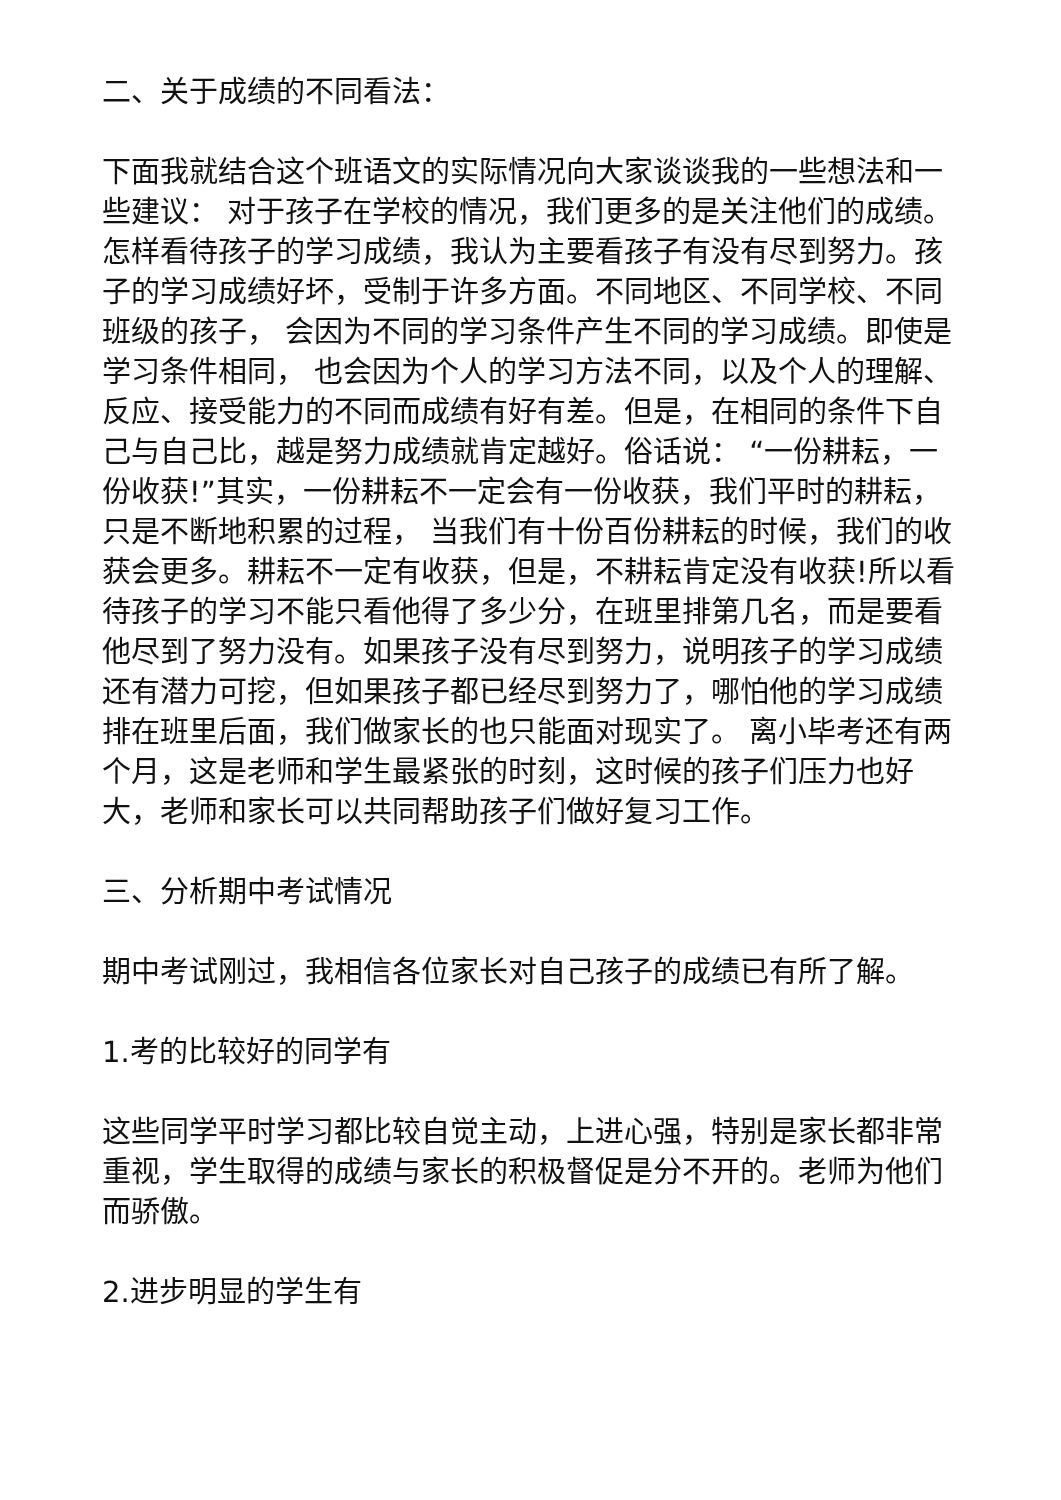二、关于成绩的不同看法：
下面我就结合这个班语文的实际情况向大家谈谈我的一些想法和一些建议： 对于孩子在学校的情况，我们更多的是关注他们的成绩。怎样看待孩子的学习成绩，我认为主要看孩子有没有尽到努力。孩子的学习成绩好坏，受制于许多方面。不同地区、不同学校、不同班级的孩子， 会因为不同的学习条件产生不同的学习成绩。即使是学习条件相同， 也会因为个人的学习方法不同，以及个人的理解、反应、接受能力的不同而成绩有好有差。但是，在相同的条件下自己与自己比，越是努力成绩就肯定越好。俗话说： “一份耕耘，一份收获!”其实，一份耕耘不一定会有一份收获，我们平时的耕耘，只是不断地积累的过程， 当我们有十份百份耕耘的时候，我们的收获会更多。耕耘不一定有收获，但是，不耕耘肯定没有收获!所以看待孩子的学习不能只看他得了多少分，在班里排第几名，而是要看他尽到了努力没有。如果孩子没有尽到努力，说明孩子的学习成绩还有潜力可挖，但如果孩子都已经尽到努力了，哪怕他的学习成绩排在班里后面，我们做家长的也只能面对现实了。 离小毕考还有两个月，这是老师和学生最紧张的时刻，这时候的孩子们压力也好大，老师和家长可以共同帮助孩子们做好复习工作。
三、分析期中考试情况
期中考试刚过，我相信各位家长对自己孩子的成绩已有所了解。
1.考的比较好的同学有
这些同学平时学习都比较自觉主动，上进心强，特别是家长都非常重视，学生取得的成绩与家长的积极督促是分不开的。老师为他们而骄傲。
2.进步明显的学生有